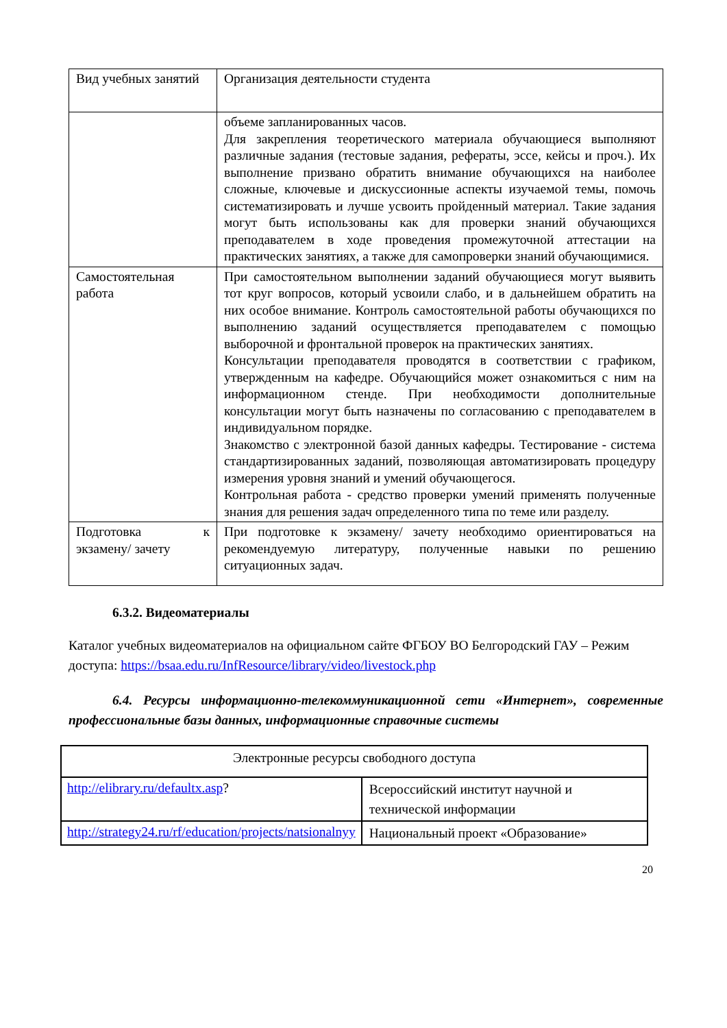| Вид учебных занятий | Организация деятельности студента |
| | объеме запланированных часов. Для закрепления теоретического материала обучающиеся выполняют различные задания (тестовые задания, рефераты, эссе, кейсы и проч.). Их выполнение призвано обратить внимание обучающихся на наиболее сложные, ключевые и дискуссионные аспекты изучаемой темы, помочь систематизировать и лучше усвоить пройденный материал. Такие задания могут быть использованы как для проверки знаний обучающихся преподавателем в ходе проведения промежуточной аттестации на практических занятиях, а также для самопроверки знаний обучающимися. |
| Самостоятельная работа | При самостоятельном выполнении заданий обучающиеся могут выявить тот круг вопросов, который усвоили слабо, и в дальнейшем обратить на них особое внимание. Контроль самостоятельной работы обучающихся по выполнению заданий осуществляется преподавателем с помощью выборочной и фронтальной проверок на практических занятиях. Консультации преподавателя проводятся в соответствии с графиком, утвержденным на кафедре. Обучающийся может ознакомиться с ним на информационном стенде. При необходимости дополнительные консультации могут быть назначены по согласованию с преподавателем в индивидуальном порядке. Знакомство с электронной базой данных кафедры. Тестирование - система стандартизированных заданий, позволяющая автоматизировать процедуру измерения уровня знаний и умений обучающегося. Контрольная работа - средство проверки умений применять полученные знания для решения задач определенного типа по теме или разделу. |
| Подготовка к экзамену/ зачету | При подготовке к экзамену/ зачету необходимо ориентироваться на рекомендуемую литературу, полученные навыки по решению ситуационных задач. |
6.3.2. Видеоматериалы
Каталог учебных видеоматериалов на официальном сайте ФГБОУ ВО Белгородский ГАУ – Режим доступа: https://bsaa.edu.ru/InfResource/library/video/livestock.php
6.4. Ресурсы информационно-телекоммуникационной сети «Интернет», современные профессиональные базы данных, информационные справочные системы
| Электронные ресурсы свободного доступа | |
| http://elibrary.ru/defaultx.asp ? | Всероссийский институт научной и технической информации |
| http://strategy24.ru/rf/education/projects/natsionalnyy | Национальный проект «Образование» |
20